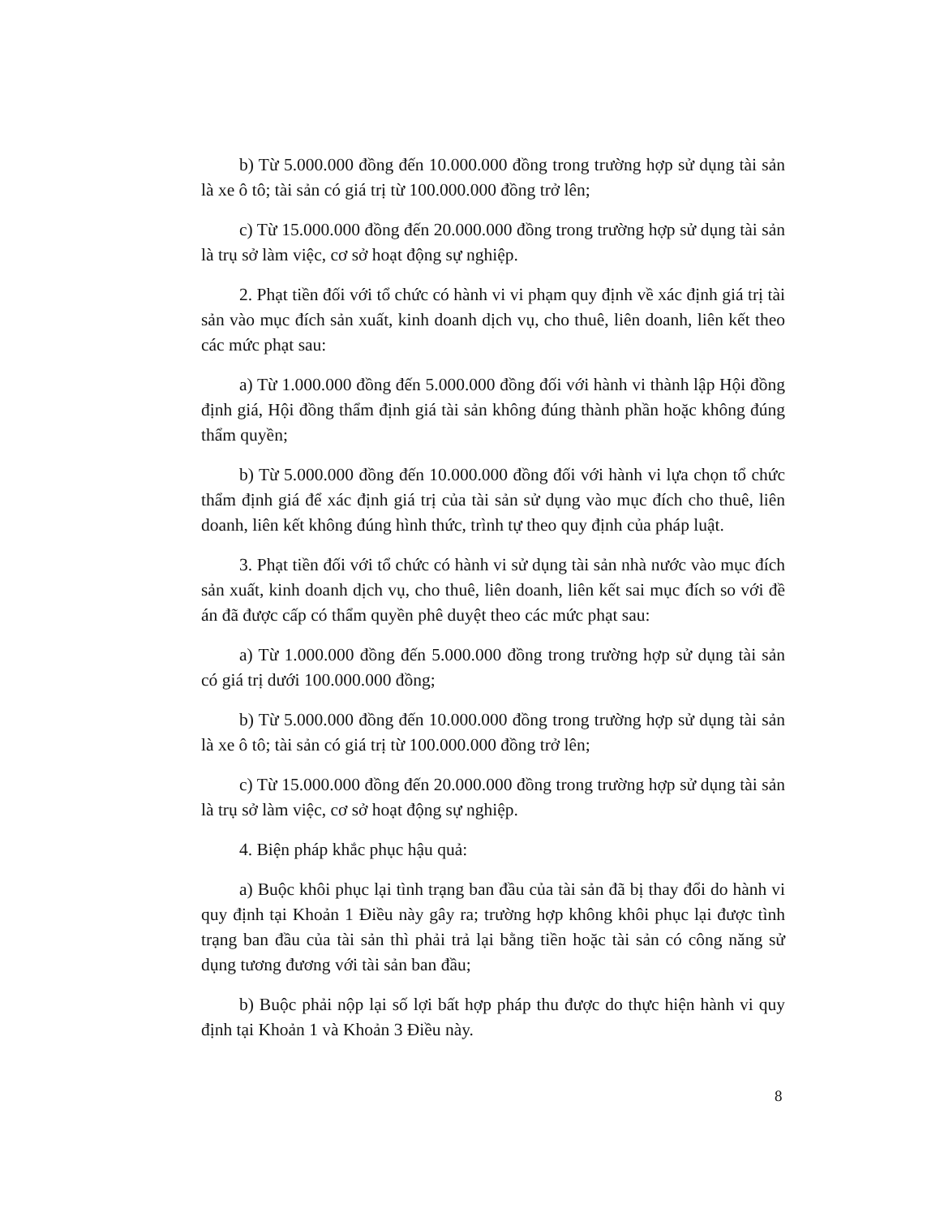b) Từ 5.000.000 đồng đến 10.000.000 đồng trong trường hợp sử dụng tài sản là xe ô tô; tài sản có giá trị từ 100.000.000 đồng trở lên;
c) Từ 15.000.000 đồng đến 20.000.000 đồng trong trường hợp sử dụng tài sản là trụ sở làm việc, cơ sở hoạt động sự nghiệp.
2. Phạt tiền đối với tổ chức có hành vi vi phạm quy định về xác định giá trị tài sản vào mục đích sản xuất, kinh doanh dịch vụ, cho thuê, liên doanh, liên kết theo các mức phạt sau:
a) Từ 1.000.000 đồng đến 5.000.000 đồng đối với hành vi thành lập Hội đồng định giá, Hội đồng thẩm định giá tài sản không đúng thành phần hoặc không đúng thẩm quyền;
b) Từ 5.000.000 đồng đến 10.000.000 đồng đối với hành vi lựa chọn tổ chức thẩm định giá để xác định giá trị của tài sản sử dụng vào mục đích cho thuê, liên doanh, liên kết không đúng hình thức, trình tự theo quy định của pháp luật.
3. Phạt tiền đối với tổ chức có hành vi sử dụng tài sản nhà nước vào mục đích sản xuất, kinh doanh dịch vụ, cho thuê, liên doanh, liên kết sai mục đích so với đề án đã được cấp có thẩm quyền phê duyệt theo các mức phạt sau:
a) Từ 1.000.000 đồng đến 5.000.000 đồng trong trường hợp sử dụng tài sản có giá trị dưới 100.000.000 đồng;
b) Từ 5.000.000 đồng đến 10.000.000 đồng trong trường hợp sử dụng tài sản là xe ô tô; tài sản có giá trị từ 100.000.000 đồng trở lên;
c) Từ 15.000.000 đồng đến 20.000.000 đồng trong trường hợp sử dụng tài sản là trụ sở làm việc, cơ sở hoạt động sự nghiệp.
4. Biện pháp khắc phục hậu quả:
a) Buộc khôi phục lại tình trạng ban đầu của tài sản đã bị thay đổi do hành vi quy định tại Khoản 1 Điều này gây ra; trường hợp không khôi phục lại được tình trạng ban đầu của tài sản thì phải trả lại bằng tiền hoặc tài sản có công năng sử dụng tương đương với tài sản ban đầu;
b) Buộc phải nộp lại số lợi bất hợp pháp thu được do thực hiện hành vi quy định tại Khoản 1 và Khoản 3 Điều này.
8